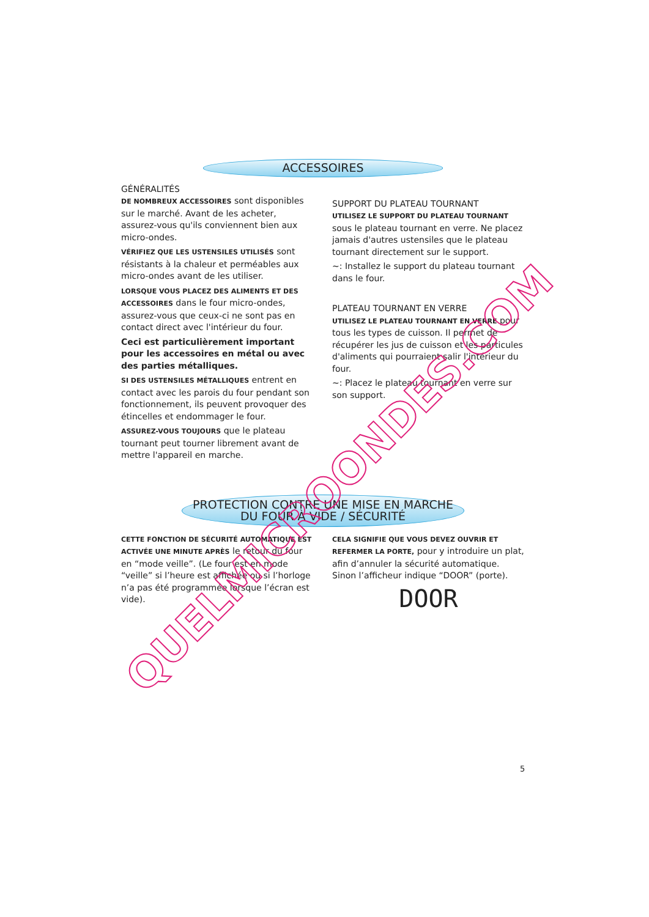ACCESSOIRES
GÉNÉRALITÉS
DE NOMBREUX ACCESSOIRES sont disponibles sur le marché. Avant de les acheter, assurez-vous qu'ils conviennent bien aux micro-ondes.
VÉRIFIEZ QUE LES USTENSILES UTILISÉS sont résistants à la chaleur et perméables aux micro-ondes avant de les utiliser.
LORSQUE VOUS PLACEZ DES ALIMENTS ET DES ACCESSOIRES dans le four micro-ondes, assurez-vous que ceux-ci ne sont pas en contact direct avec l'intérieur du four.
Ceci est particulièrement important pour les accessoires en métal ou avec des parties métalliques.
SI DES USTENSILES MÉTALLIQUES entrent en contact avec les parois du four pendant son fonctionnement, ils peuvent provoquer des étincelles et endommager le four.
ASSUREZ-VOUS TOUJOURS que le plateau tournant peut tourner librement avant de mettre l'appareil en marche.
SUPPORT DU PLATEAU TOURNANT
UTILISEZ LE SUPPORT DU PLATEAU TOURNANT sous le plateau tournant en verre. Ne placez jamais d'autres ustensiles que le plateau tournant directement sur le support.
~: Installez le support du plateau tournant dans le four.
PLATEAU TOURNANT EN VERRE
UTILISEZ LE PLATEAU TOURNANT EN VERRE pour tous les types de cuisson. Il permet de récupérer les jus de cuisson et les particules d'aliments qui pourraient salir l'intérieur du four.
~: Placez le plateau tournant en verre sur son support.
PROTECTION CONTRE UNE MISE EN MARCHE
DU FOUR À VIDE / SÉCURITÉ
CETTE FONCTION DE SÉCURITÉ AUTOMATIQUE EST ACTIVÉE UNE MINUTE APRÈS le retour du four en “mode veille”. (Le four est en mode “veille” si l’heure est affichée ou si l’horloge n’a pas été programmée lorsque l’écran est vide).
CELA SIGNIFIE QUE VOUS DEVEZ OUVRIR ET REFERMER LA PORTE, pour y introduire un plat, afin d’annuler la sécurité automatique. Sinon l’afficheur indique “DOOR” (porte).
DOOR
5
QUELMICROONDES.COM